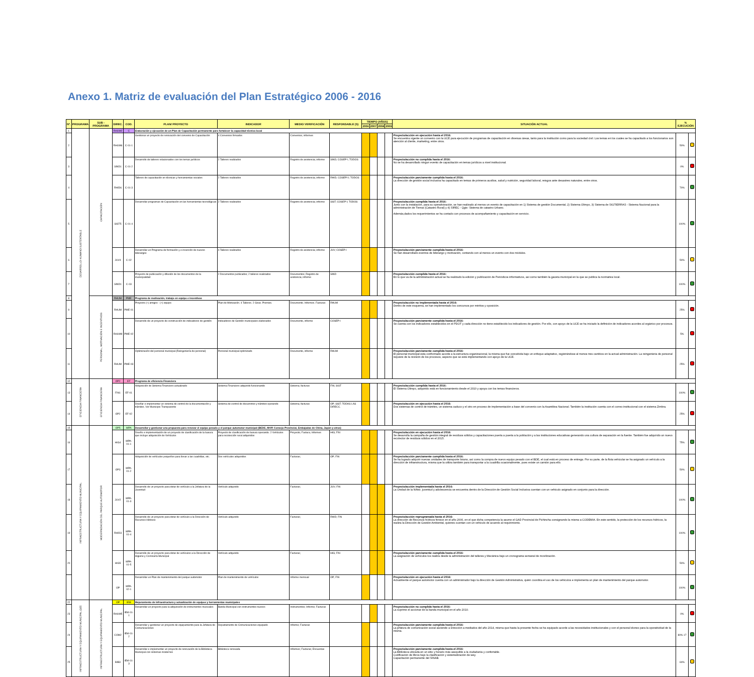Anexo 1. Matriz de evaluación del Plan Estratégico 2006 - 2016
| Nº. | PROGRAMA | SUB - PROGRAMA | DIREC. | COD. | PLAN/ PROYECTO | INDICADOR | MEDIO VERIFICACIÓN | RESPONSABLE (S) | TIEMPO (AÑOS) | | | | SITUACIÓN ACTUAL | % EJECUCIÓN | |
| --- | --- | --- | --- | --- | --- | --- | --- | --- | --- | --- | --- | --- | --- | --- | --- |
| | | | | | | | | | 2006 | 2007 | 2008 | 2009 | | | |
| 1 | DESARROLLO HUMANO SUSTENTABLE | CAPACITACIÓN | RHUM2 | C | Elaboración y ejecución de un Plan de Capacitación permanente para fortalecer la capacidad técnica local | | | | | | | | | | |
| 2 | | | RHUM6 | C-01-1 | Gestionar un proyecto de renovación del convenio de Capacitación | 4 Convenios firmados | Convenios; informes | | | | | | Proyecto/acción en ejecución hasta el 2016: Se encuentra vigente un convenio con la UCE para ejecución de programas de capacitación en diversas áreas, tanto para la institución como para la sociedad civil. Los temas en los cuales se ha capacitado a los funcionarios son atención al cliente, marketing, entre otros. | 50% | |
| 3 | | | SIND1 | C-01-2 | Desarrollo de talleres relacionados con los temas jurídicos | 2 Talleres realizados | Registro de asistencia; informe | SIND; COSEP-I; TODOS | | | | | Proyecto/acción no cumplida hasta el 2016: No se ha desarrollado ningun evento de capacitación en temas jurídicos a nivel institucional. | 0% | |
| 4 | | | RHID6 | C-01-3 | Talleres de capacitación en técnicas y herramientas sociales | 2 Talleres realizados | Registro de asistencia; informe | RHID; COSEPI-I; TODOS | | | | | Proyecto/acción parciamente cumplida hasta el 2016: La dirección de gestión social inclusiva ha capacitado en temas de primeros auxilios, salud y nutrición, seguridad laboral, reisgos ante desastres naturales, entre otros. | 70% | |
| 5 | | | SIST5 | C-01-4 | Desarrollar programas de Capacitación en las herramientas tecnológicas | 2 Talleres realizados | Registro de asistencia; informe | SIST; COSEP-I; TODOS | | | | | Proyecto/acción cumplida hasta el 2016: Junto con la instalación, para su operativización, se han realizado al menos un evento de capacitación en 1) Sistema de gestión Documental, 2) Sistema Olimpo, 3) Sistema de SIGTIERRAS - Sistema Nacional para la administración de Tierras (Catastro Rural) y 4) SIREC - Qgis- Sistema de catastro Urbano. Además,dados los requerimientos se ha contado con procesos de acompañamiento y capacitación en servicio. | 100% | |
| 6 | | | JUV4 | C-02 | Desarrollar un Programa de formación y e inserción de nuevos liderazgos | 4 Talleres realizados | Registro de asistencia; informe | JUV; COSEP-I | | | | | Proyecto/acción parciamente cumplida hasta el 2016: Se han desarrollado eventos de liderazgo y motivación, contando con al menos un evento con dos módulos. | 50% | |
| 7 | | | SIND1 | C-03 | Proyecto de publicación y difusión de los documentos de la municipalidad | 2 Documentos publicados; 2 talleres realizados | Documentos; Registro de asistencia; informe | SIND | | | | | Proyecto/acción cumplida hasta el 2016: En lo que va de la administración actual se ha realizado la edición y publicación de Periódicos informativos, así como también la gaceta municipal en la que se publica la normativa local. | 100% | |
| 8 | | PERSONAL, MOTIVACIÓN E INCENTIVOS | RHUM | PME | Programa de motivación, trabajo en equipo e incentivos | | | | | | | | | | |
| 9 | | | RHUM | PME-01 | Proyecto (+) amigos - (+) equipo | Plan de Motivación. 4 Talleres. 2 Giras. Premios. | Documento. Informes. Facturas | RHUM | | | | | Proyecto/acción no implementada hasta el 2016: Dentro de este esquema, se han implementado los concursos por méritos y oposición. | 25% | |
| 10 | | | RHUM9 | PME-02 | Desarrollo de un proyecto de construcción de indicadores de gestión | Indicadores de Gestión municipales elaborados | Documento, informe | COSEP-I | | | | | Proyecto/acción parciamente cumplida hasta el 2016: Se cuenta con los indicadores establecidos en el PDOT y cada dirección no tiene establecido los indicadores de gestión. Por ello, con apoyo de la UCE se ha iniciado la definición de indicadores acordes al orgánico por procesos. | 5% | |
| 11 | | | RHUM | PME-03 | Optimización del personal municipal (Reingeniería de personal) | Personal municipal optimizado | Documento, informe | RHUM | | | | | Proyecto/acción parciamente cumplida hasta el 2016: El personal municipal esta conformado acorde a la estructura organizacional, la misma que fue concebida bajo un enfoque adaptativo, registrándose al menos tres cambios en la actual administración. La reingenieria de personal requiere de la revisión de los procesos, aspecto que se está implementando con apoyo de la UCE. | 25% | |
| 12 | EFICIENCIA FINANCIERA | EFICIENCIA FINANCIERA | OP2 | EF | Programa de eficiencia Financiera | | | | | | | | | | |
| 13 | | | FIN1 | EF-01 | Adquisición de Sistema Financiero actualizado | Sistema Financiero adquirido funcionando | Sistema; facturas | FIN; SIST | | | | | Proyecto/acción cumplida hasta el 2016: El Sistema Olimpo, adquirido está en funcionamiento desde el 2010 y apoya con los temas financieros. | 100% | |
| 14 | | | OP2 | EF-02 | Diseñar e implementar un sistema de control de la documentación y trámites. Ver Municipio Transparente | Sistema de control de documntos y trámites operando | Sistema; facturas | OP; SIST; TODAS LAS DIRECC. | | | | | Proyecto/acción en ejecución hasta el 2016: Dos sistemas de control de trámites, un sistema caduco y el otro en proceso de implementación a base del convenio con la Asamblea Nacional. También la institución cuenta con el correo institucional con el sistema Zimbra. | 25% | |
| 15 | INFRAESTRUCTURA Y EQUIPAMIENTO MUNICIPAL | MODERNIZACIÓN DEL PARQUE AUTOMOTOR | OP5 | MPA | Desarrollar y gestionar una propuesta para renovar el equipo pesado y el parque automotor municipal (BEDE, MOP, Consejo Provincial, Embajadas de China, Japón y otros) | | | | | | | | | | |
| 16 | | | HIG4 | MPA-01-1 | Diseño e implementación de un proyecto de clasificación de la basura que incluye adquisición de Vehículos | Proyecto de clasificación de basura operando. 2 Vehículos para recolección rural adquiridos | Proyecto; Factura; Informes | HIG; FIN | | | | | Proyecto/acción en ejecución hasta el 2016: Se desarrolla la campaña de gestión integral de resíduos sólidos y capacitaciones puerta a puerta a la población y a las instituciones educativas generando una cultura de separación en la fuente. También fue adquirido un nuevo recolector de residuos sólidos en el 2015. | 75% | |
| 17 | | | OP3 | MPA-01-2 | Adquisición de vehículos pequeños para llevar a las cuadrillas, etc. | Dos vehículos adquiridos | Facturas; | OP; FIN | | | | | Proyecto/acción parciamente cumplida hasta el 2016: Se ha logrado adquirir nuevas unidades de transporte liviano, así como la compra de nuevo equipo pesado con el BDE, el cual está en proceso de entrega. Por su parte, de la flota vehicular se ha asignado un vehículo a la dirección de infraestructura, misma que la utiliza también para transportar a la cuadrilla ocasionalmente, pues existe un camión para ello. | 50% | |
| 18 | | | JUV2 | MPA-01-3 | Desarrollo de un proyecto para dotar de vehículo a la Jefatura de la Juventud | Vehículo adquirido | Facturas; | JUV; FIN | | | | | Proyecto/acción implementada hasta el 2016: La Unidad de la Niñez, juventud y adolescencia se encuentra dentro de la Dirección de Gestión Social Inclusiva cuentan con un vehículo asignado en conjunto para la dirección. | 100% | |
| 19 | | | RHID3 | MPA-01-4 | Desarrollo de un proyecto para dotar de vehículo a la Dirección de Recursos Hídricos | Vehículo adquirido | Facturas; | RHID; FIN | | | | | Proyecto/acción reprogramada hasta el 2016: La dirección de Recursos hídricos fenece en el año 2006, en el que dicha competencia la asume el GAD Provincial de Pichincha consignando la misma a CODEMIA. En este sentido, la protección de los recursos hídricos, la realiza la Dirección de Gestión Ambiental, quienes cuentan con un vehiculo de acuerdo al requirimiento. | 100% | |
| 20 | | | HIG5 | MPA-01-5 | Desarrollo de un proyecto para dotar de vehículos a la Dirección de Higiene y Comisaría Municipal | Vehículo adquirido | Facturas; | HIG; FIN | | | | | Proyecto/acción parciamente cumplida hasta el 2016: La asignación de vehículos los realiza desde la administración del talleres y Mecánica bajo un cronograma semanal de movilización. | 50% | |
| | | | OP | MPA-02-1 | Desarrollar un Plan de mantenimiento del parque automotor | Plan de mantenimiento de vehículos | Informe mensual | OP; FIN | | | | | Proyecto/acción en ejecución hasta el 2016: Actualmente el parque automotor cuenta con un administrador bajo la dirección de Gestión Administrativa, quién coordina el uso de los vehículos e implementa un plan de mantenimiento del parque automotor. | 100% | |
| 22 | INFRAESTRUCTURA Y EQUIPAMIENTO MUNICIPAL (1/2) | INFRAESTRUCTURA Y EQUIPAMIENTO MUNICIPAL | OP | IEM | Mejoramiento de infraestructura y actualización de equipos y herramientas municipales | | | | | | | | | | |
| 23 | | | RHUM5 | IEM-01-1 | Desarrollar un proyecto para la adquisición de instrumentos musicales | Banda Municipal con instrumentos nuevos | Instrumentos; Informe; Facturas | | | | | | Proyecto/acción no cumplida hasta el 2016: La suprime el accionar de la banda municipal en el año 2010. | 0% | |
| 24 | | | COM2 | IEM-01-2 | Desarrollar y gestionar un proyecto de equipamiento para la Jefatura de Comunicaciones | Departamento de Comunicaciones equipado | Informe; Facturas | | | | | | Proyecto/acción parciamente cumplida hasta el 2016: La jefatura de comunicación social asciende a Dirección a mediados del año 2014, misma que hasta la presente fecha se ha equipado acorde a las necesidades institucionales y con el personal idoneo para la operatividad de la misma. | 80% 17 | |
| 25 | | | BIB3 | IEM-01-3 | Desarrollar e implementar un proyecto de renovación de la Biblioteca Municipal con sistemas modernos | Biblioteca renovada | Informes; Facturas; Encuestas | | | | | | Proyecto/acción parciamente cumplida hasta el 2016: La Biblioteca ubicada en un sitio y horario más asequible a la ciudadanía y confortable. Codificación de libros bajo la clasificación y sistematización de wey. Capacitación permanente del SINAB. | 60% | |